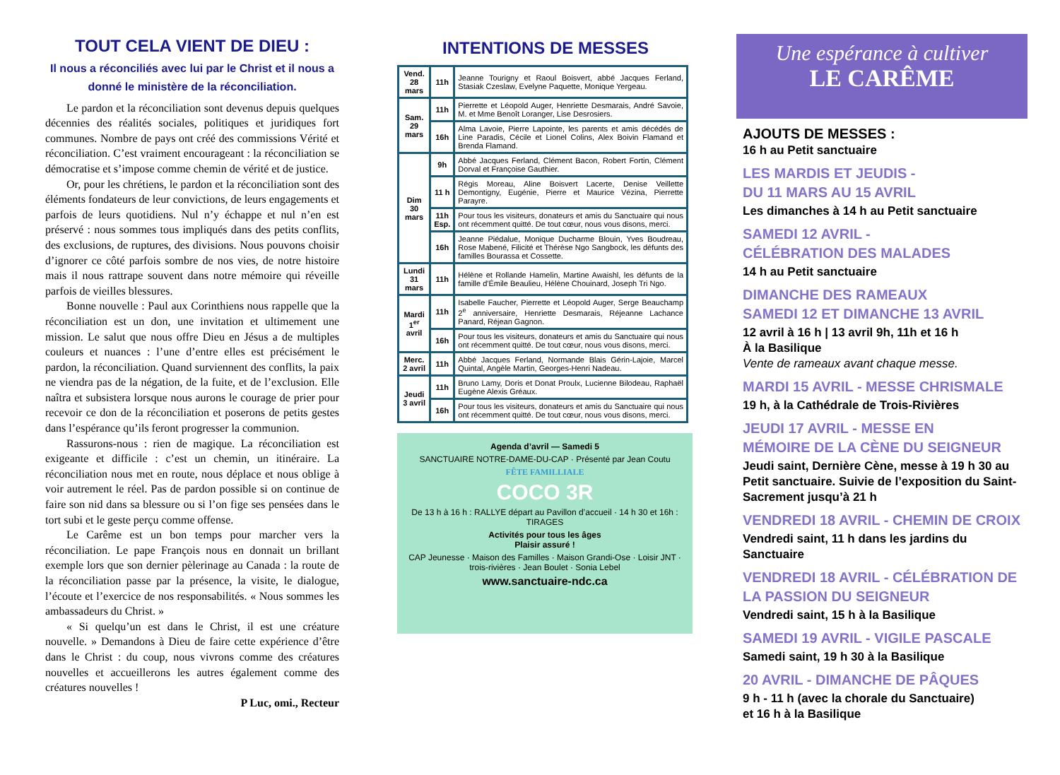TOUT CELA VIENT DE DIEU :
Il nous a réconciliés avec lui par le Christ et il nous a donné le ministère de la réconciliation.
Le pardon et la réconciliation sont devenus depuis quelques décennies des réalités sociales, politiques et juridiques fort communes. Nombre de pays ont créé des commissions Vérité et réconciliation. C’est vraiment encourageant : la réconciliation se démocratise et s’impose comme chemin de vérité et de justice.
Or, pour les chrétiens, le pardon et la réconciliation sont des éléments fondateurs de leur convictions, de leurs engagements et parfois de leurs quotidiens. Nul n’y échappe et nul n’en est préservé : nous sommes tous impliqués dans des petits conflits, des exclusions, de ruptures, des divisions. Nous pouvons choisir d’ignorer ce côté parfois sombre de nos vies, de notre histoire mais il nous rattrape souvent dans notre mémoire qui réveille parfois de vieilles blessures.
Bonne nouvelle : Paul aux Corinthiens nous rappelle que la réconciliation est un don, une invitation et ultimement une mission. Le salut que nous offre Dieu en Jésus a de multiples couleurs et nuances : l’une d’entre elles est précisément le pardon, la réconciliation. Quand surviennent des conflits, la paix ne viendra pas de la négation, de la fuite, et de l’exclusion. Elle naîtra et subsistera lorsque nous aurons le courage de prier pour recevoir ce don de la réconciliation et poserons de petits gestes dans l’espérance qu’ils feront progresser la communion.
Rassurons-nous : rien de magique. La réconciliation est exigeante et difficile : c’est un chemin, un itinéraire. La réconciliation nous met en route, nous déplace et nous oblige à voir autrement le réel. Pas de pardon possible si on continue de faire son nid dans sa blessure ou si l’on fige ses pensées dans le tort subi et le geste perçu comme offense.
Le Carême est un bon temps pour marcher vers la réconciliation. Le pape François nous en donnait un brillant exemple lors que son dernier pèlerinage au Canada : la route de la réconciliation passe par la présence, la visite, le dialogue, l’écoute et l’exercice de nos responsabilités. « Nous sommes les ambassadeurs du Christ. »
« Si quelqu’un est dans le Christ, il est une créature nouvelle. » Demandons à Dieu de faire cette expérience d’être dans le Christ : du coup, nous vivrons comme des créatures nouvelles et accueillerons les autres également comme des créatures nouvelles !
P Luc, omi., Recteur
INTENTIONS DE MESSES
| Vend. 28 mars | 11h | Jeanne Tourigny et Raoul Boisvert, abbé Jacques Ferland, Stasiak Czeslaw, Evelyne Paquette, Monique Yergeau. |
| Sam. 29 mars | 11h | Pierrette et Léopold Auger, Henriette Desmarais, André Savoie, M. et Mme Benoît Loranger, Lise Desrosiers. |
| | 16h | Alma Lavoie, Pierre Lapointe, les parents et amis décédés de Line Paradis, Cécile et Lionel Colins, Alex Boivin Flamand et Brenda Flamand. |
| Dim 30 mars | 9h | Abbé Jacques Ferland, Clément Bacon, Robert Fortin, Clément Dorval et Françoise Gauthier. |
| | 11 h | Régis Moreau, Aline Boisvert Lacerte, Denise Veillette Demontigny, Eugénie, Pierre et Maurice Vézina, Pierrette Parayre. |
| | 11h Esp. | Pour tous les visiteurs, donateurs et amis du Sanctuaire qui nous ont récemment quitté. De tout cœur, nous vous disons, merci. |
| | 16h | Jeanne Piédalue, Monique Ducharme Blouin, Yves Boudreau, Rose Mabené, Filicité et Thérèse Ngo Sangbock, les défunts des familles Bourassa et Cossette. |
| Lundi 31 mars | 11h | Hélène et Rollande Hamelin, Martine Awaishl, les défunts de la famille d'Émile Beaulieu, Hélène Chouinard, Joseph Tri Ngo. |
| Mardi 1<sup>er</sup> avril | 11h | Isabelle Faucher, Pierrette et Léopold Auger, Serge Beauchamp 2<sup>e</sup> anniversaire, Henriette Desmarais, Réjeanne Lachance Panard, Réjean Gagnon. |
| | 16h | Pour tous les visiteurs, donateurs et amis du Sanctuaire qui nous ont récemment quitté. De tout cœur, nous vous disons, merci. |
| Merc. 2 avril | 11h | Abbé Jacques Ferland, Normande Blais Gérin-Lajoie, Marcel Quintal, Angèle Martin, Georges-Henri Nadeau. |
| Jeudi 3 avril | 11h | Bruno Lamy, Doris et Donat Proulx, Lucienne Bilodeau, Raphaël Eugène Alexis Gréaux. |
| | 16h | Pour tous les visiteurs, donateurs et amis du Sanctuaire qui nous ont récemment quitté. De tout cœur, nous vous disons, merci. |
Agenda d’avril — Samedi 5
SANCTUAIRE NOTRE-DAME-DU-CAP · Présenté par Jean Coutu
FÊTE FAMILLIALE
COCO 3R
De 13 h à 16 h : RALLYE départ au Pavillon d’accueil · 14 h 30 et 16h : TIRAGES
Activités pour tous les âges
Plaisir assuré !
CAP Jeunesse · Maison des Familles · Maison Grandi-Ose · Loisir JNT · trois-rivières · Jean Boulet · Sonia Lebel
www.sanctuaire-ndc.ca
Une espérance à cultiver
LE CARÊME
AJOUTS DE MESSES :
16 h au Petit sanctuaire
LES MARDIS ET JEUDIS -
DU 11 MARS AU 15 AVRIL
Les dimanches à 14 h au Petit sanctuaire
SAMEDI 12 AVRIL -
CÉLÉBRATION DES MALADES
14 h au Petit sanctuaire
DIMANCHE DES RAMEAUX
SAMEDI 12 ET DIMANCHE 13 AVRIL
12 avril à 16 h | 13 avril 9h, 11h et 16 h
À la Basilique
Vente de rameaux avant chaque messe.
MARDI 15 AVRIL - MESSE CHRISMALE
19 h, à la Cathédrale de Trois-Rivières
JEUDI 17 AVRIL - MESSE EN
MÉMOIRE DE LA CÈNE DU SEIGNEUR
Jeudi saint, Dernière Cène, messe à 19 h 30 au Petit sanctuaire. Suivie de l’exposition du Saint-Sacrement jusqu’à 21 h
VENDREDI 18 AVRIL - CHEMIN DE CROIX
Vendredi saint, 11 h dans les jardins du Sanctuaire
VENDREDI 18 AVRIL - CÉLÉBRATION DE LA PASSION DU SEIGNEUR
Vendredi saint, 15 h à la Basilique
SAMEDI 19 AVRIL - VIGILE PASCALE
Samedi saint, 19 h 30 à la Basilique
20 AVRIL - DIMANCHE DE PÂQUES
9 h - 11 h (avec la chorale du Sanctuaire)
et 16 h à la Basilique